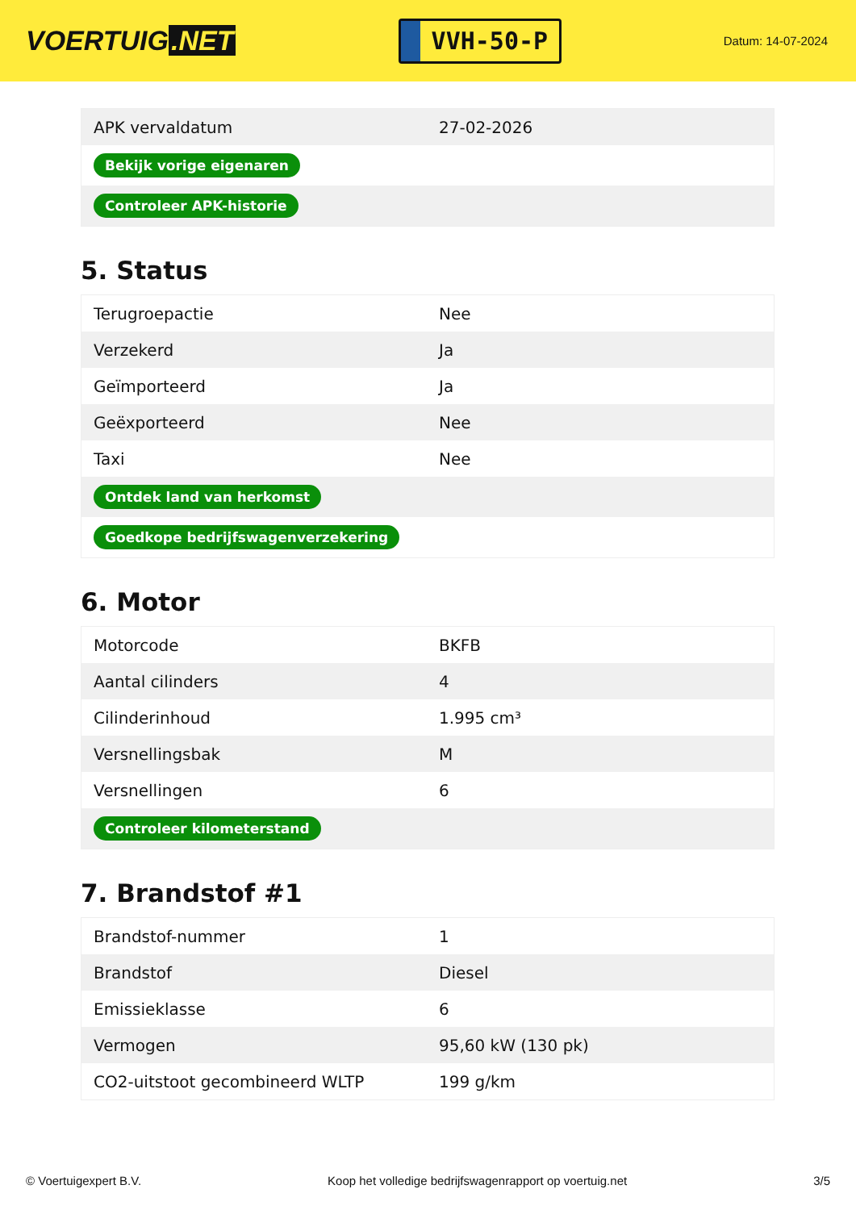VOERTUIG.NET
VVH-50-P
Datum: 14-07-2024
| APK vervaldatum | 27-02-2026 |
| Bekijk vorige eigenaren | |
| Controleer APK-historie | |
5. Status
| Terugroepactie | Nee |
| Verzekerd | Ja |
| Geïmporteerd | Ja |
| Geëxporteerd | Nee |
| Taxi | Nee |
| Ontdek land van herkomst | |
| Goedkope bedrijfswagenverzekering | |
6. Motor
| Motorcode | BKFB |
| Aantal cilinders | 4 |
| Cilinderinhoud | 1.995 cm³ |
| Versnellingsbak | M |
| Versnellingen | 6 |
| Controleer kilometerstand | |
7. Brandstof #1
| Brandstof-nummer | 1 |
| Brandstof | Diesel |
| Emissieklasse | 6 |
| Vermogen | 95,60 kW (130 pk) |
| CO2-uitstoot gecombineerd WLTP | 199 g/km |
© Voertuigexpert B.V. Koop het volledige bedrijfswagenrapport op voertuig.net 3/5